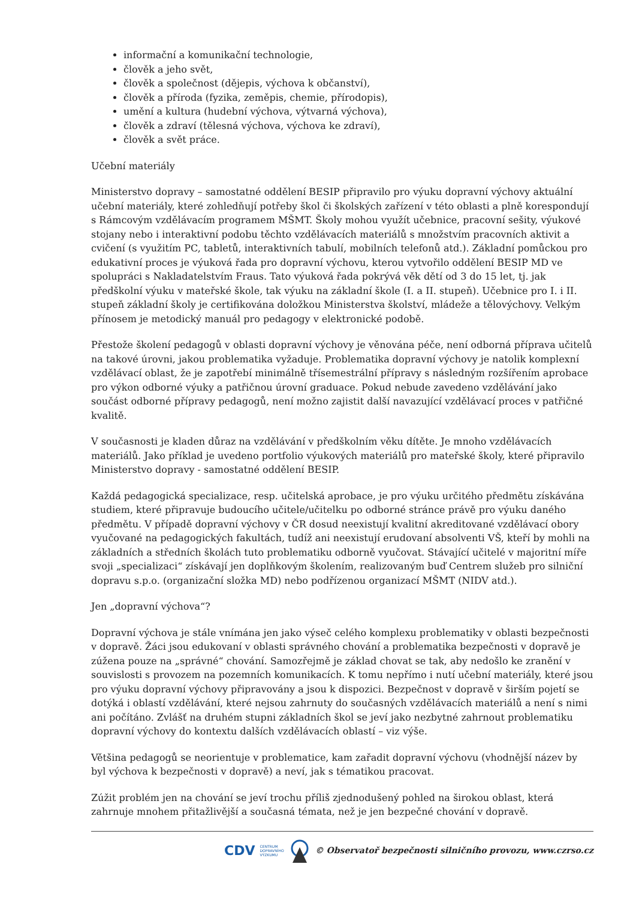informační a komunikační technologie,
člověk a jeho svět,
člověk a společnost (dějepis, výchova k občanství),
člověk a příroda (fyzika, zeměpis, chemie, přírodopis),
umění a kultura (hudební výchova, výtvarná výchova),
člověk a zdraví (tělesná výchova, výchova ke zdraví),
člověk a svět práce.
Učební materiály
Ministerstvo dopravy – samostatné oddělení BESIP připravilo pro výuku dopravní výchovy aktuální učební materiály, které zohledňují potřeby škol či školských zařízení v této oblasti a plně korespondují s Rámcovým vzdělávacím programem MŠMT. Školy mohou využít učebnice, pracovní sešity, výukové stojany nebo i interaktivní podobu těchto vzdělávacích materiálů s množstvím pracovních aktivit a cvičení (s využitím PC, tabletů, interaktivních tabulí, mobilních telefonů atd.). Základní pomůckou pro edukativní proces je výuková řada pro dopravní výchovu, kterou vytvořilo oddělení BESIP MD ve spolupráci s Nakladatelstvím Fraus. Tato výuková řada pokrývá věk dětí od 3 do 15 let, tj. jak předškolní výuku v mateřské škole, tak výuku na základní škole (I. a II. stupeň). Učebnice pro I. i II. stupeň základní školy je certifikována doložkou Ministerstva školství, mládeže a tělovýchovy. Velkým přínosem je metodický manuál pro pedagogy v elektronické podobě.
Přestože školení pedagogů v oblasti dopravní výchovy je věnována péče, není odborná příprava učitelů na takové úrovni, jakou problematika vyžaduje. Problematika dopravní výchovy je natolik komplexní vzdělávací oblast, že je zapotřebí minimálně třísemestrální přípravy s následným rozšířením aprobace pro výkon odborné výuky a patřičnou úrovní graduace. Pokud nebude zavedeno vzdělávání jako součást odborné přípravy pedagogů, není možno zajistit další navazující vzdělávací proces v patřičné kvalitě.
V současnosti je kladen důraz na vzdělávání v předškolním věku dítěte. Je mnoho vzdělávacích materiálů. Jako příklad je uvedeno portfolio výukových materiálů pro mateřské školy, které připravilo Ministerstvo dopravy - samostatné oddělení BESIP.
Každá pedagogická specializace, resp. učitelská aprobace, je pro výuku určitého předmětu získávána studiem, které připravuje budoucího učitele/učitelku po odborné stránce právě pro výuku daného předmětu. V případě dopravní výchovy v ČR dosud neexistují kvalitní akreditované vzdělávací obory vyučované na pedagogických fakultách, tudíž ani neexistují erudovaní absolventi VŠ, kteří by mohli na základních a středních školách tuto problematiku odborně vyučovat. Stávající učitelé v majoritní míře svoji „specializaci“ získávají jen doplňkovým školením, realizovaným buď Centrem služeb pro silniční dopravu s.p.o. (organizační složka MD) nebo podřízenou organizací MŠMT (NIDV atd.).
Jen „dopravní výchova“?
Dopravní výchova je stále vnímána jen jako výseč celého komplexu problematiky v oblasti bezpečnosti v dopravě. Žáci jsou edukovaní v oblasti správného chování a problematika bezpečnosti v dopravě je zúžena pouze na „správné“ chování. Samozřejmě je základ chovat se tak, aby nedošlo ke zranění v souvislosti s provozem na pozemních komunikacích. K tomu nepřímo i nutí učební materiály, které jsou pro výuku dopravní výchovy připravovány a jsou k dispozici. Bezpečnost v dopravě v širším pojetí se dotýká i oblastí vzdělávání, které nejsou zahrnuty do současných vzdělávacích materiálů a není s nimi ani počítáno. Zvlášť na druhém stupni základních škol se jeví jako nezbytné zahrnout problematiku dopravní výchovy do kontextu dalších vzdělávacích oblastí – viz výše.
Většina pedagogů se neorientuje v problematice, kam zařadit dopravní výchovu (vhodnější název by byl výchova k bezpečnosti v dopravě) a neví, jak s tématikou pracovat.
Zúžit problém jen na chování se jeví trochu příliš zjednodušený pohled na širokou oblast, která zahrnuje mnohem přitažlivější a současná témata, než je jen bezpečné chování v dopravě.
CDV CENTRUM
DOPRAVNÍHO
VÝZKUMU © Observatoř bezpečnosti silničního provozu, www.czrso.cz